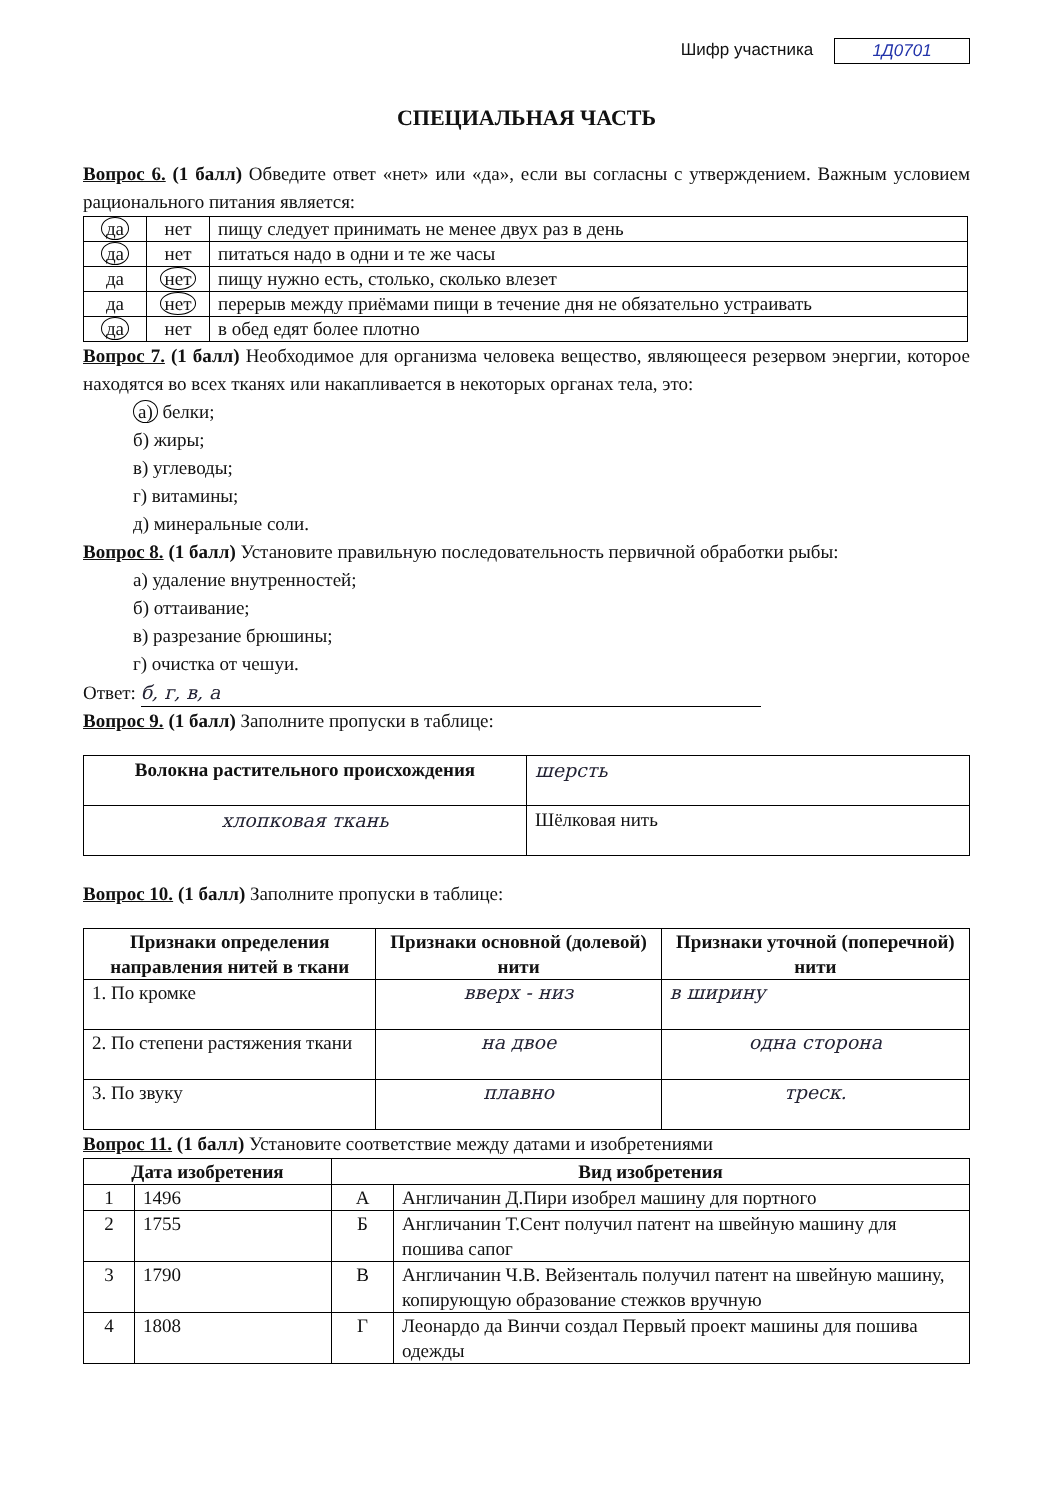Шифр участника 1Д0701
СПЕЦИАЛЬНАЯ ЧАСТЬ
Вопрос 6. (1 балл) Обведите ответ «нет» или «да», если вы согласны с утверждением. Важным условием рационального питания является:
| да | нет | пищу следует принимать не менее двух раз в день |
| да | нет | питаться надо в одни и те же часы |
| да | нет | пищу нужно есть, столько, сколько влезет |
| да | нет | перерыв между приёмами пищи в течение дня не обязательно устраивать |
| да | нет | в обед едят более плотно |
Вопрос 7. (1 балл) Необходимое для организма человека вещество, являющееся резервом энергии, которое находятся во всех тканях или накапливается в некоторых органах тела, это:
а) белки;
б) жиры;
в) углеводы;
г) витамины;
д) минеральные соли.
Вопрос 8. (1 балл) Установите правильную последовательность первичной обработки рыбы:
а) удаление внутренностей;
б) оттаивание;
в) разрезание брюшины;
г) очистка от чешуи.
Ответ: б, г, в, а
Вопрос 9. (1 балл) Заполните пропуски в таблице:
| Волокна растительного происхождения | шерсть |
| хлопковая ткань | Шёлковая нить |
Вопрос 10. (1 балл) Заполните пропуски в таблице:
| Признаки определения направления нитей в ткани | Признаки основной (долевой) нити | Признаки уточной (поперечной) нити |
| --- | --- | --- |
| 1. По кромке | вверх - низ | в ширину |
| 2. По степени растяжения ткани | на двое | одна сторона |
| 3. По звуку | плавно | треск. |
Вопрос 11. (1 балл) Установите соответствие между датами и изобретениями
| Дата изобретения | | Вид изобретения | |
| --- | --- | --- | --- |
| 1 | 1496 | А | Англичанин Д.Пири изобрел машину для портного |
| 2 | 1755 | Б | Англичанин Т.Сент получил патент на швейную машину для пошива сапог |
| 3 | 1790 | В | Англичанин Ч.В. Вейзенталь получил патент на швейную машину, копирующую образование стежков вручную |
| 4 | 1808 | Г | Леонардо да Винчи создал Первый проект машины для пошива одежды |